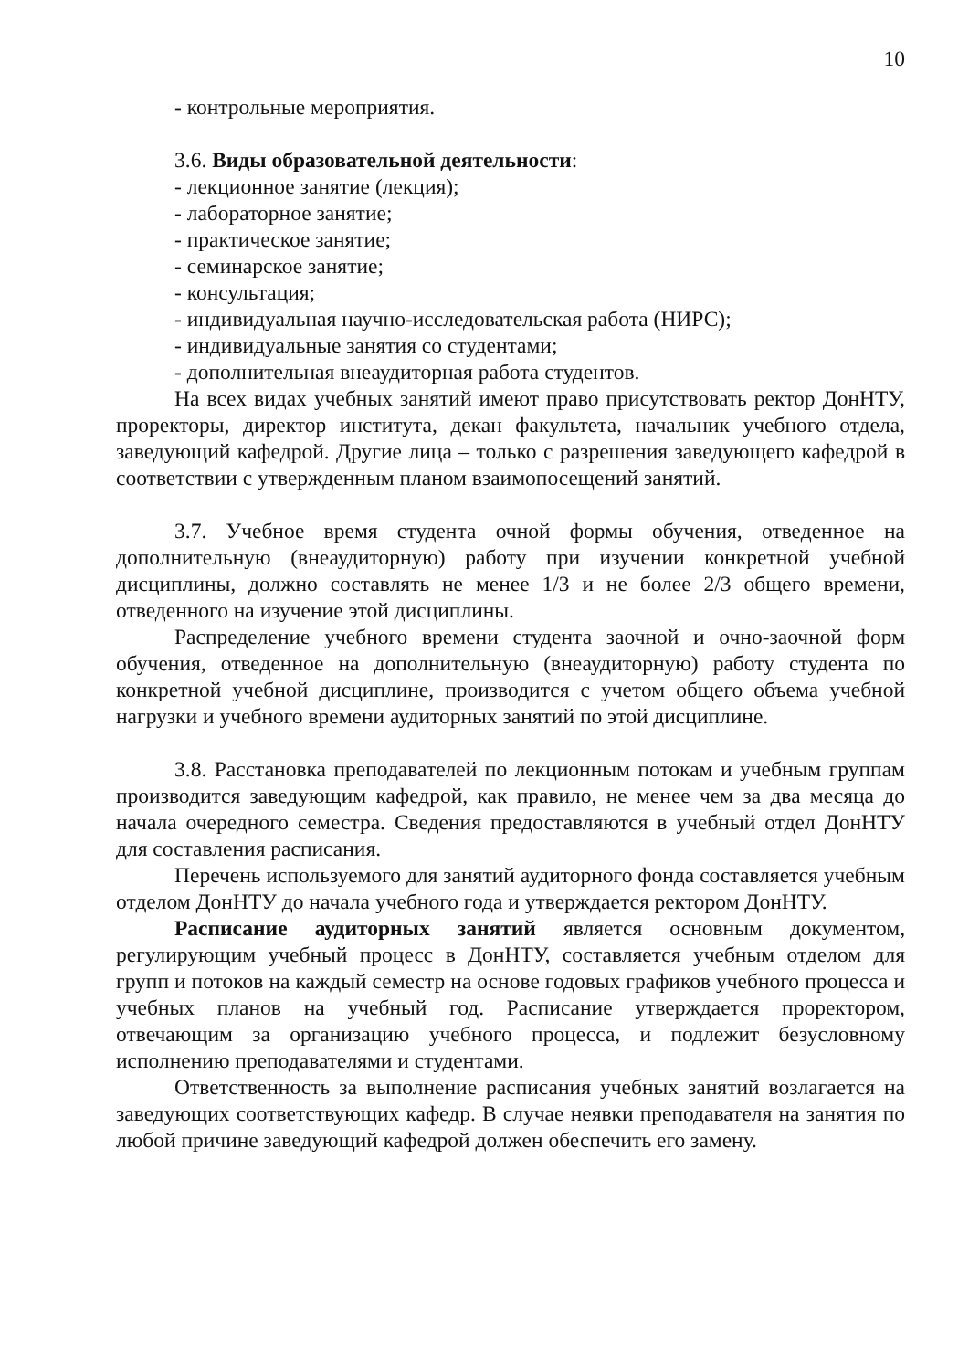10
- контрольные мероприятия.
3.6. Виды образовательной деятельности:
- лекционное занятие (лекция);
- лабораторное занятие;
- практическое занятие;
- семинарское занятие;
- консультация;
- индивидуальная научно-исследовательская работа (НИРС);
- индивидуальные занятия со студентами;
- дополнительная внеаудиторная работа студентов.
На всех видах учебных занятий имеют право присутствовать ректор ДонНТУ, проректоры, директор института, декан факультета, начальник учебного отдела, заведующий кафедрой. Другие лица – только с разрешения заведующего кафедрой в соответствии с утвержденным планом взаимопосещений занятий.
3.7. Учебное время студента очной формы обучения, отведенное на дополнительную (внеаудиторную) работу при изучении конкретной учебной дисциплины, должно составлять не менее 1/3 и не более 2/3 общего времени, отведенного на изучение этой дисциплины.
Распределение учебного времени студента заочной и очно-заочной форм обучения, отведенное на дополнительную (внеаудиторную) работу студента по конкретной учебной дисциплине, производится с учетом общего объема учебной нагрузки и учебного времени аудиторных занятий по этой дисциплине.
3.8. Расстановка преподавателей по лекционным потокам и учебным группам производится заведующим кафедрой, как правило, не менее чем за два месяца до начала очередного семестра. Сведения предоставляются в учебный отдел ДонНТУ для составления расписания.
Перечень используемого для занятий аудиторного фонда составляется учебным отделом ДонНТУ до начала учебного года и утверждается ректором ДонНТУ.
Расписание аудиторных занятий является основным документом, регулирующим учебный процесс в ДонНТУ, составляется учебным отделом для групп и потоков на каждый семестр на основе годовых графиков учебного процесса и учебных планов на учебный год. Расписание утверждается проректором, отвечающим за организацию учебного процесса, и подлежит безусловному исполнению преподавателями и студентами.
Ответственность за выполнение расписания учебных занятий возлагается на заведующих соответствующих кафедр. В случае неявки преподавателя на занятия по любой причине заведующий кафедрой должен обеспечить его замену.